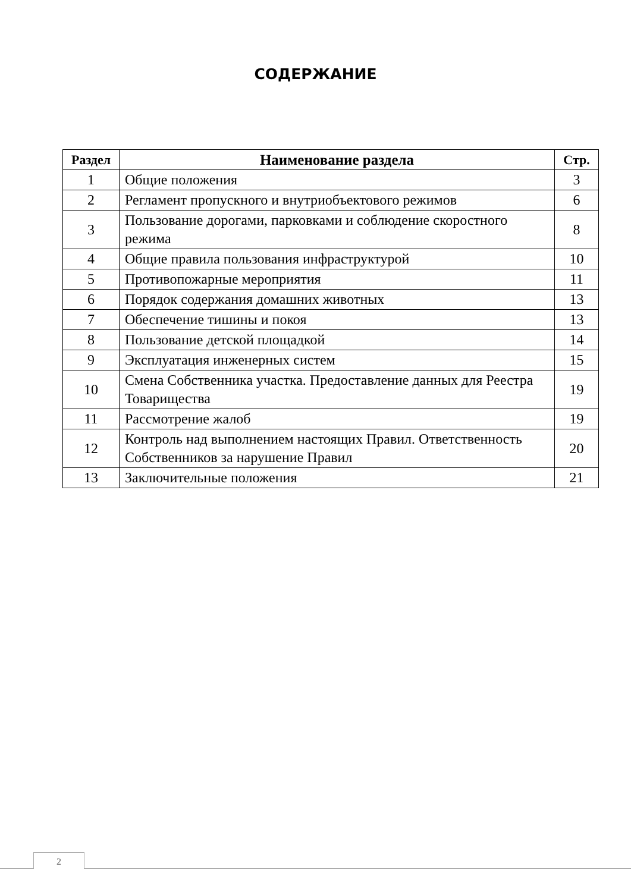СОДЕРЖАНИЕ
| Раздел | Наименование раздела | Стр. |
| --- | --- | --- |
| 1 | Общие положения | 3 |
| 2 | Регламент пропускного и внутриобъектового режимов | 6 |
| 3 | Пользование дорогами, парковками и соблюдение скоростного режима | 8 |
| 4 | Общие правила пользования инфраструктурой | 10 |
| 5 | Противопожарные мероприятия | 11 |
| 6 | Порядок содержания домашних животных | 13 |
| 7 | Обеспечение тишины и покоя | 13 |
| 8 | Пользование детской площадкой | 14 |
| 9 | Эксплуатация инженерных систем | 15 |
| 10 | Смена Собственника участка. Предоставление данных для Реестра Товарищества | 19 |
| 11 | Рассмотрение жалоб | 19 |
| 12 | Контроль над выполнением настоящих Правил. Ответственность Собственников за нарушение Правил | 20 |
| 13 | Заключительные положения | 21 |
2